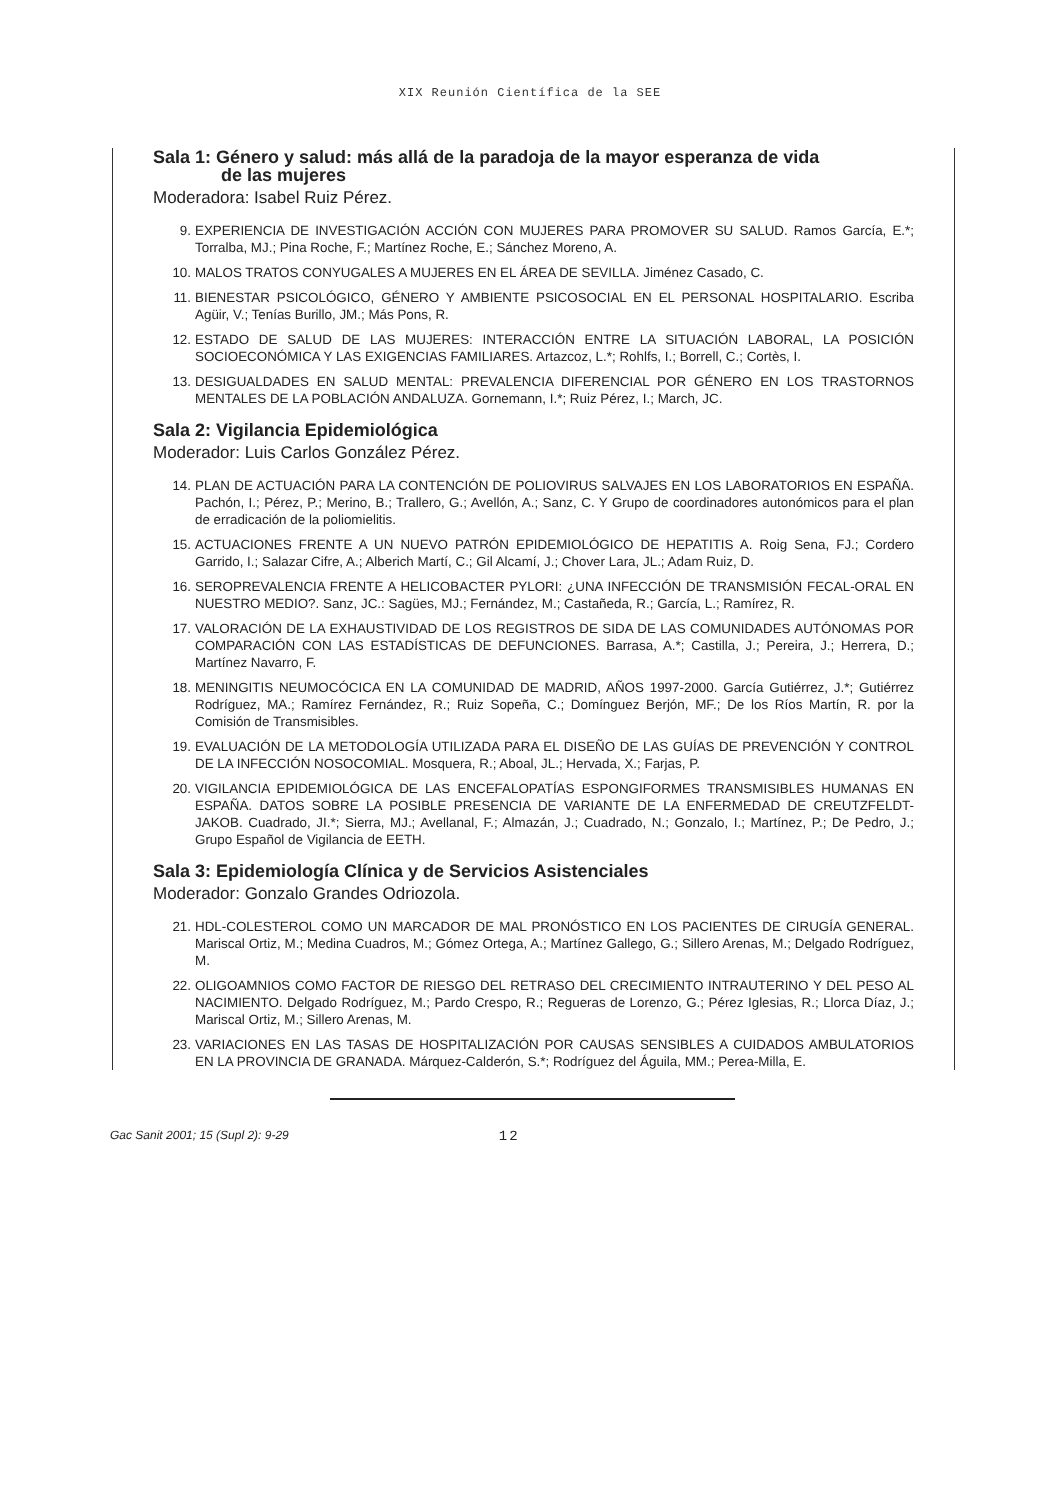XIX Reunión Científica de la SEE
Sala 1: Género y salud: más allá de la paradoja de la mayor esperanza de vida
de las mujeres
Moderadora: Isabel Ruiz Pérez.
9. EXPERIENCIA DE INVESTIGACIÓN ACCIÓN CON MUJERES PARA PROMOVER SU SALUD. Ramos García, E.*; Torralba, MJ.; Pina Roche, F.; Martínez Roche, E.; Sánchez Moreno, A.
10. MALOS TRATOS CONYUGALES A MUJERES EN EL ÁREA DE SEVILLA. Jiménez Casado, C.
11. BIENESTAR PSICOLÓGICO, GÉNERO Y AMBIENTE PSICOSOCIAL EN EL PERSONAL HOSPITALARIO. Escriba Agüir, V.; Tenías Burillo, JM.; Más Pons, R.
12. ESTADO DE SALUD DE LAS MUJERES: INTERACCIÓN ENTRE LA SITUACIÓN LABORAL, LA POSICIÓN SOCIOECONÓMICA Y LAS EXIGENCIAS FAMILIARES. Artazcoz, L.*; Rohlfs, I.; Borrell, C.; Cortès, I.
13. DESIGUALDADES EN SALUD MENTAL: PREVALENCIA DIFERENCIAL POR GÉNERO EN LOS TRASTORNOS MENTALES DE LA POBLACIÓN ANDALUZA. Gornemann, I.*; Ruiz Pérez, I.; March, JC.
Sala 2: Vigilancia Epidemiológica
Moderador: Luis Carlos González Pérez.
14. PLAN DE ACTUACIÓN PARA LA CONTENCIÓN DE POLIOVIRUS SALVAJES EN LOS LABORATORIOS EN ESPAÑA. Pachón, I.; Pérez, P.; Merino, B.; Trallero, G.; Avellón, A.; Sanz, C. Y Grupo de coordinadores autonómicos para el plan de erradicación de la poliomielitis.
15. ACTUACIONES FRENTE A UN NUEVO PATRÓN EPIDEMIOLÓGICO DE HEPATITIS A. Roig Sena, FJ.; Cordero Garrido, I.; Salazar Cifre, A.; Alberich Martí, C.; Gil Alcamí, J.; Chover Lara, JL.; Adam Ruiz, D.
16. SEROPREVALENCIA FRENTE A HELICOBACTER PYLORI: ¿UNA INFECCIÓN DE TRANSMISIÓN FECAL-ORAL EN NUESTRO MEDIO?. Sanz, JC.: Sagües, MJ.; Fernández, M.; Castañeda, R.; García, L.; Ramírez, R.
17. VALORACIÓN DE LA EXHAUSTIVIDAD DE LOS REGISTROS DE SIDA DE LAS COMUNIDADES AUTÓNOMAS POR COMPARACIÓN CON LAS ESTADÍSTICAS DE DEFUNCIONES. Barrasa, A.*; Castilla, J.; Pereira, J.; Herrera, D.; Martínez Navarro, F.
18. MENINGITIS NEUMOCÓCICA EN LA COMUNIDAD DE MADRID, AÑOS 1997-2000. García Gutiérrez, J.*; Gutiérrez Rodríguez, MA.; Ramírez Fernández, R.; Ruiz Sopeña, C.; Domínguez Berjón, MF.; De los Ríos Martín, R. por la Comisión de Transmisibles.
19. EVALUACIÓN DE LA METODOLOGÍA UTILIZADA PARA EL DISEÑO DE LAS GUÍAS DE PREVENCIÓN Y CONTROL DE LA INFECCIÓN NOSOCOMIAL. Mosquera, R.; Aboal, JL.; Hervada, X.; Farjas, P.
20. VIGILANCIA EPIDEMIOLÓGICA DE LAS ENCEFALOPATÍAS ESPONGIFORMES TRANSMISIBLES HUMANAS EN ESPAÑA. DATOS SOBRE LA POSIBLE PRESENCIA DE VARIANTE DE LA ENFERMEDAD DE CREUTZFELDT-JAKOB. Cuadrado, JI.*; Sierra, MJ.; Avellanal, F.; Almazán, J.; Cuadrado, N.; Gonzalo, I.; Martínez, P.; De Pedro, J.; Grupo Español de Vigilancia de EETH.
Sala 3: Epidemiología Clínica y de Servicios Asistenciales
Moderador: Gonzalo Grandes Odriozola.
21. HDL-COLESTEROL COMO UN MARCADOR DE MAL PRONÓSTICO EN LOS PACIENTES DE CIRUGÍA GENERAL. Mariscal Ortiz, M.; Medina Cuadros, M.; Gómez Ortega, A.; Martínez Gallego, G.; Sillero Arenas, M.; Delgado Rodríguez, M.
22. OLIGOAMNIOS COMO FACTOR DE RIESGO DEL RETRASO DEL CRECIMIENTO INTRAUTERINO Y DEL PESO AL NACIMIENTO. Delgado Rodríguez, M.; Pardo Crespo, R.; Regueras de Lorenzo, G.; Pérez Iglesias, R.; Llorca Díaz, J.; Mariscal Ortiz, M.; Sillero Arenas, M.
23. VARIACIONES EN LAS TASAS DE HOSPITALIZACIÓN POR CAUSAS SENSIBLES A CUIDADOS AMBULATORIOS EN LA PROVINCIA DE GRANADA. Márquez-Calderón, S.*; Rodríguez del Águila, MM.; Perea-Milla, E.
Gac Sanit 2001; 15 (Supl 2): 9-29 12